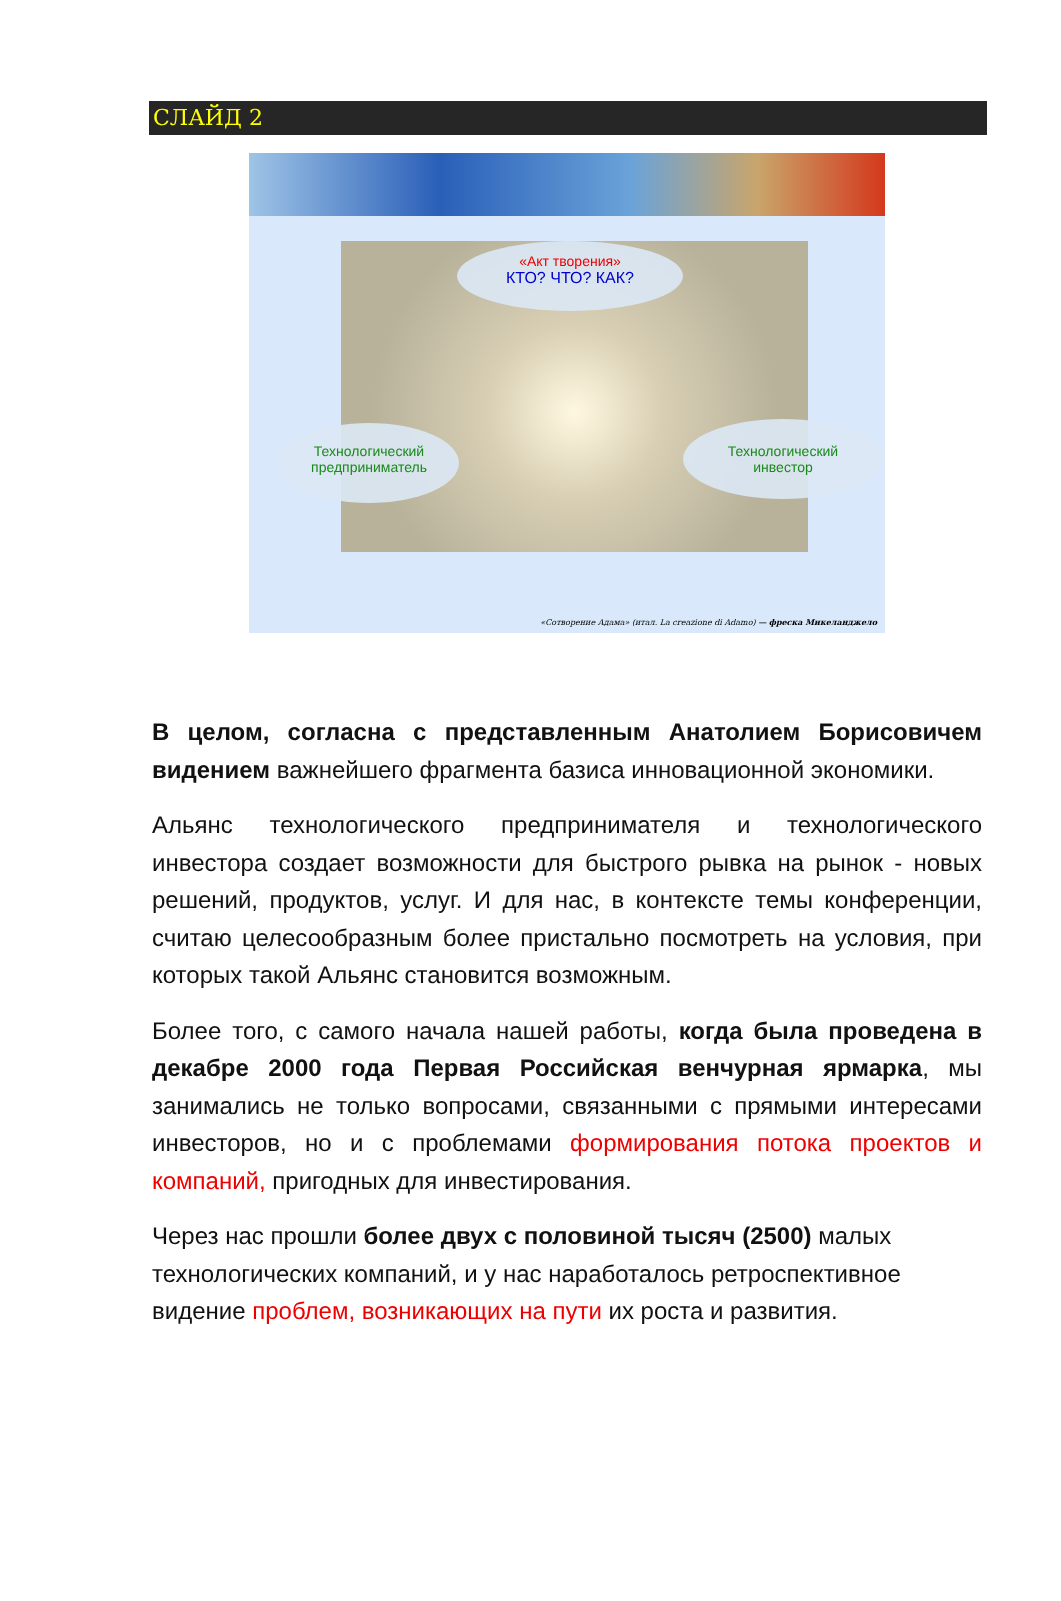СЛАЙД 2
«Акт творения»
КТО? ЧТО? КАК?
Технологический
предприниматель
Технологический
инвестор
«Сотворение Адама» (итал. La creazione di Adamo) — фреска Микеланджело
В целом, согласна с представленным Анатолием Борисовичем видением важнейшего фрагмента базиса инновационной экономики.
Альянс технологического предпринимателя и технологического инвестора создает возможности для быстрого рывка на рынок - новых решений, продуктов, услуг. И для нас, в контексте темы конференции, считаю целесообразным более пристально посмотреть на условия, при которых такой Альянс становится возможным.
Более того, с самого начала нашей работы, когда была проведена в декабре 2000 года Первая Российская венчурная ярмарка, мы занимались не только вопросами, связанными с прямыми интересами инвесторов, но и с проблемами формирования потока проектов и компаний, пригодных для инвестирования.
Через нас прошли более двух с половиной тысяч (2500) малых технологических компаний, и у нас наработалось ретроспективное видение проблем, возникающих на пути их роста и развития.